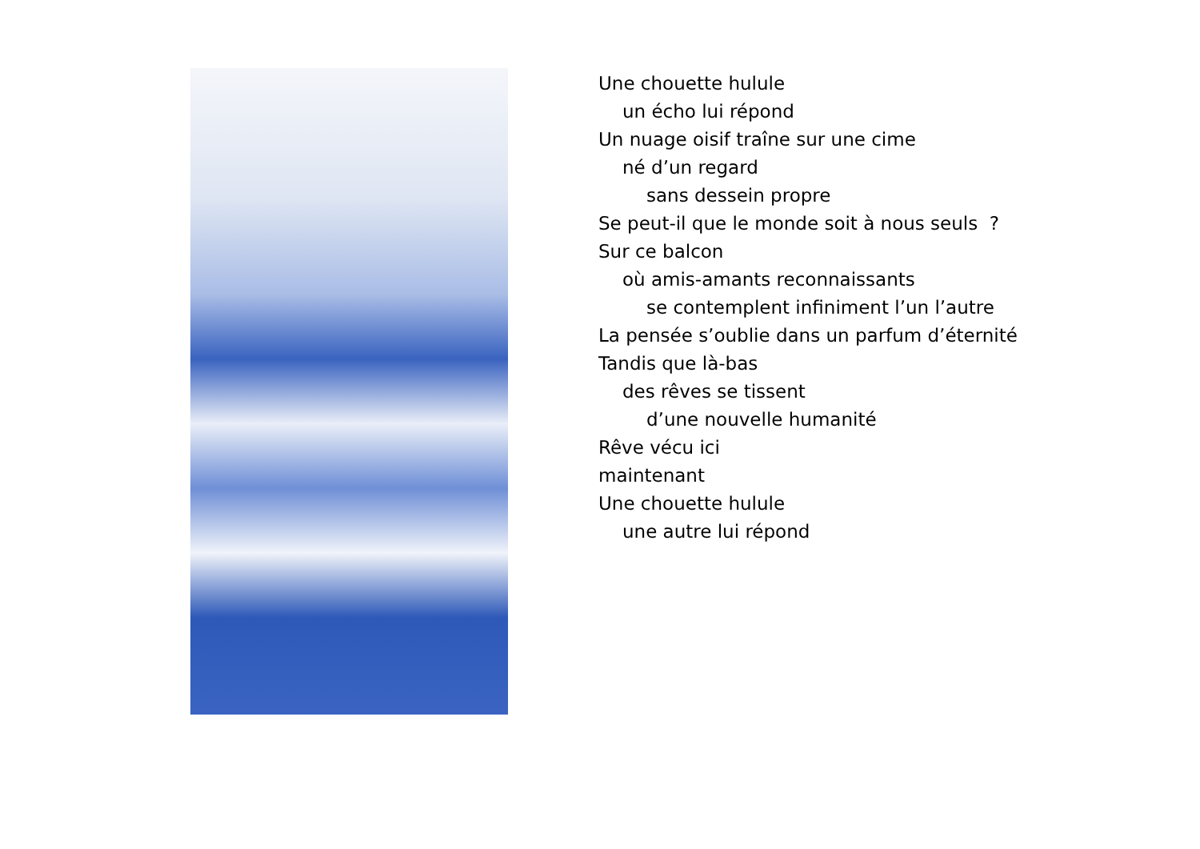Une chouette hulule
un écho lui répond
Un nuage oisif traîne sur une cime
né d’un regard
sans dessein propre
Se peut-il que le monde soit à nous seuls ?
Sur ce balcon
où amis-amants reconnaissants
se contemplent infiniment l’un l’autre
La pensée s’oublie dans un parfum d’éternité
Tandis que là-bas
des rêves se tissent
d’une nouvelle humanité
Rêve vécu ici
maintenant
Une chouette hulule
une autre lui répond